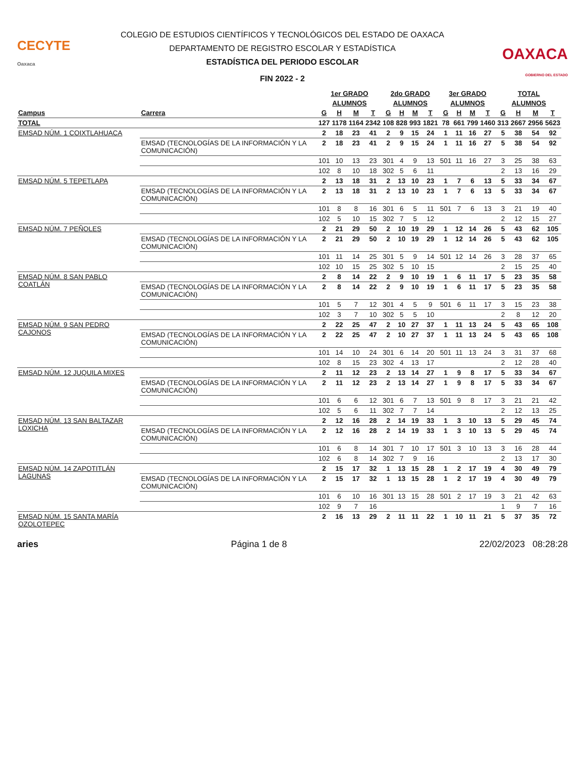CECYTE
Oaxaca
COLEGIO DE ESTUDIOS CIENTÍFICOS Y TECNOLÓGICOS DEL ESTADO DE OAXACA
DEPARTAMENTO DE REGISTRO ESCOLAR Y ESTADÍSTICA
ESTADÍSTICA DEL PERIODO ESCOLAR
FIN 2022 - 2
OAXACA
GOBIERNO DEL ESTADO
| | | 1er GRADO | | | | 2do GRADO | | | | 3er GRADO | | | | TOTAL | | | |
| --- | --- | --- | --- | --- | --- | --- | --- | --- | --- | --- | --- | --- | --- | --- | --- | --- | --- |
| | | ALUMNOS | | | | ALUMNOS | | | | ALUMNOS | | | | ALUMNOS | | | |
| Campus | Carrera | G | H | M | T | G | H | M | T | G | H | M | T | G | H | M | T |
| TOTAL | | 127 | 1178 | 1164 | 2342 | 108 | 828 | 993 | 1821 | 78 | 661 | 799 | 1460 | 313 | 2667 | 2956 | 5623 |
| EMSAD NÚM. 1 COIXTLAHUACA | | 2 | 18 | 23 | 41 | 2 | 9 | 15 | 24 | 1 | 11 | 16 | 27 | 5 | 38 | 54 | 92 |
| | EMSAD (TECNOLOGÍAS DE LA INFORMACIÓN Y LA COMUNICACIÓN) | 2 | 18 | 23 | 41 | 2 | 9 | 15 | 24 | 1 | 11 | 16 | 27 | 5 | 38 | 54 | 92 |
| | | 101 | 10 | 13 | 23 | 301 | 4 | 9 | 13 | 501 | 11 | 16 | 27 | 3 | 25 | 38 | 63 |
| | | 102 | 8 | 10 | 18 | 302 | 5 | 6 | 11 | | | | | 2 | 13 | 16 | 29 |
| EMSAD NÚM. 5 TEPETLAPA | | 2 | 13 | 18 | 31 | 2 | 13 | 10 | 23 | 1 | 7 | 6 | 13 | 5 | 33 | 34 | 67 |
| | EMSAD (TECNOLOGÍAS DE LA INFORMACIÓN Y LA COMUNICACIÓN) | 2 | 13 | 18 | 31 | 2 | 13 | 10 | 23 | 1 | 7 | 6 | 13 | 5 | 33 | 34 | 67 |
| | | 101 | 8 | 8 | 16 | 301 | 6 | 5 | 11 | 501 | 7 | 6 | 13 | 3 | 21 | 19 | 40 |
| | | 102 | 5 | 10 | 15 | 302 | 7 | 5 | 12 | | | | | 2 | 12 | 15 | 27 |
| EMSAD NÚM. 7 PEÑOLES | | 2 | 21 | 29 | 50 | 2 | 10 | 19 | 29 | 1 | 12 | 14 | 26 | 5 | 43 | 62 | 105 |
| | EMSAD (TECNOLOGÍAS DE LA INFORMACIÓN Y LA COMUNICACIÓN) | 2 | 21 | 29 | 50 | 2 | 10 | 19 | 29 | 1 | 12 | 14 | 26 | 5 | 43 | 62 | 105 |
| | | 101 | 11 | 14 | 25 | 301 | 5 | 9 | 14 | 501 | 12 | 14 | 26 | 3 | 28 | 37 | 65 |
| | | 102 | 10 | 15 | 25 | 302 | 5 | 10 | 15 | | | | | 2 | 15 | 25 | 40 |
| EMSAD NÚM. 8 SAN PABLO COATLÁN | | 2 | 8 | 14 | 22 | 2 | 9 | 10 | 19 | 1 | 6 | 11 | 17 | 5 | 23 | 35 | 58 |
| | EMSAD (TECNOLOGÍAS DE LA INFORMACIÓN Y LA COMUNICACIÓN) | 2 | 8 | 14 | 22 | 2 | 9 | 10 | 19 | 1 | 6 | 11 | 17 | 5 | 23 | 35 | 58 |
| | | 101 | 5 | 7 | 12 | 301 | 4 | 5 | 9 | 501 | 6 | 11 | 17 | 3 | 15 | 23 | 38 |
| | | 102 | 3 | 7 | 10 | 302 | 5 | 5 | 10 | | | | | 2 | 8 | 12 | 20 |
| EMSAD NÚM. 9 SAN PEDRO CAJONOS | | 2 | 22 | 25 | 47 | 2 | 10 | 27 | 37 | 1 | 11 | 13 | 24 | 5 | 43 | 65 | 108 |
| | EMSAD (TECNOLOGÍAS DE LA INFORMACIÓN Y LA COMUNICACIÓN) | 2 | 22 | 25 | 47 | 2 | 10 | 27 | 37 | 1 | 11 | 13 | 24 | 5 | 43 | 65 | 108 |
| | | 101 | 14 | 10 | 24 | 301 | 6 | 14 | 20 | 501 | 11 | 13 | 24 | 3 | 31 | 37 | 68 |
| | | 102 | 8 | 15 | 23 | 302 | 4 | 13 | 17 | | | | | 2 | 12 | 28 | 40 |
| EMSAD NÚM. 12 JUQUILA MIXES | | 2 | 11 | 12 | 23 | 2 | 13 | 14 | 27 | 1 | 9 | 8 | 17 | 5 | 33 | 34 | 67 |
| | EMSAD (TECNOLOGÍAS DE LA INFORMACIÓN Y LA COMUNICACIÓN) | 2 | 11 | 12 | 23 | 2 | 13 | 14 | 27 | 1 | 9 | 8 | 17 | 5 | 33 | 34 | 67 |
| | | 101 | 6 | 6 | 12 | 301 | 6 | 7 | 13 | 501 | 9 | 8 | 17 | 3 | 21 | 21 | 42 |
| | | 102 | 5 | 6 | 11 | 302 | 7 | 7 | 14 | | | | | 2 | 12 | 13 | 25 |
| EMSAD NÚM. 13 SAN BALTAZAR LOXICHA | | 2 | 12 | 16 | 28 | 2 | 14 | 19 | 33 | 1 | 3 | 10 | 13 | 5 | 29 | 45 | 74 |
| | EMSAD (TECNOLOGÍAS DE LA INFORMACIÓN Y LA COMUNICACIÓN) | 2 | 12 | 16 | 28 | 2 | 14 | 19 | 33 | 1 | 3 | 10 | 13 | 5 | 29 | 45 | 74 |
| | | 101 | 6 | 8 | 14 | 301 | 7 | 10 | 17 | 501 | 3 | 10 | 13 | 3 | 16 | 28 | 44 |
| | | 102 | 6 | 8 | 14 | 302 | 7 | 9 | 16 | | | | | 2 | 13 | 17 | 30 |
| EMSAD NÚM. 14 ZAPOTITLÁN LAGUNAS | | 2 | 15 | 17 | 32 | 1 | 13 | 15 | 28 | 1 | 2 | 17 | 19 | 4 | 30 | 49 | 79 |
| | EMSAD (TECNOLOGÍAS DE LA INFORMACIÓN Y LA COMUNICACIÓN) | 2 | 15 | 17 | 32 | 1 | 13 | 15 | 28 | 1 | 2 | 17 | 19 | 4 | 30 | 49 | 79 |
| | | 101 | 6 | 10 | 16 | 301 | 13 | 15 | 28 | 501 | 2 | 17 | 19 | 3 | 21 | 42 | 63 |
| | | 102 | 9 | 7 | 16 | | | | | | | | | 1 | 9 | 7 | 16 |
| EMSAD NÚM. 15 SANTA MARÍA OZOLOTEPEC | | 2 | 16 | 13 | 29 | 2 | 11 | 11 | 22 | 1 | 10 | 11 | 21 | 5 | 37 | 35 | 72 |
aries Página 1 de 8 22/02/2023 08:28:28